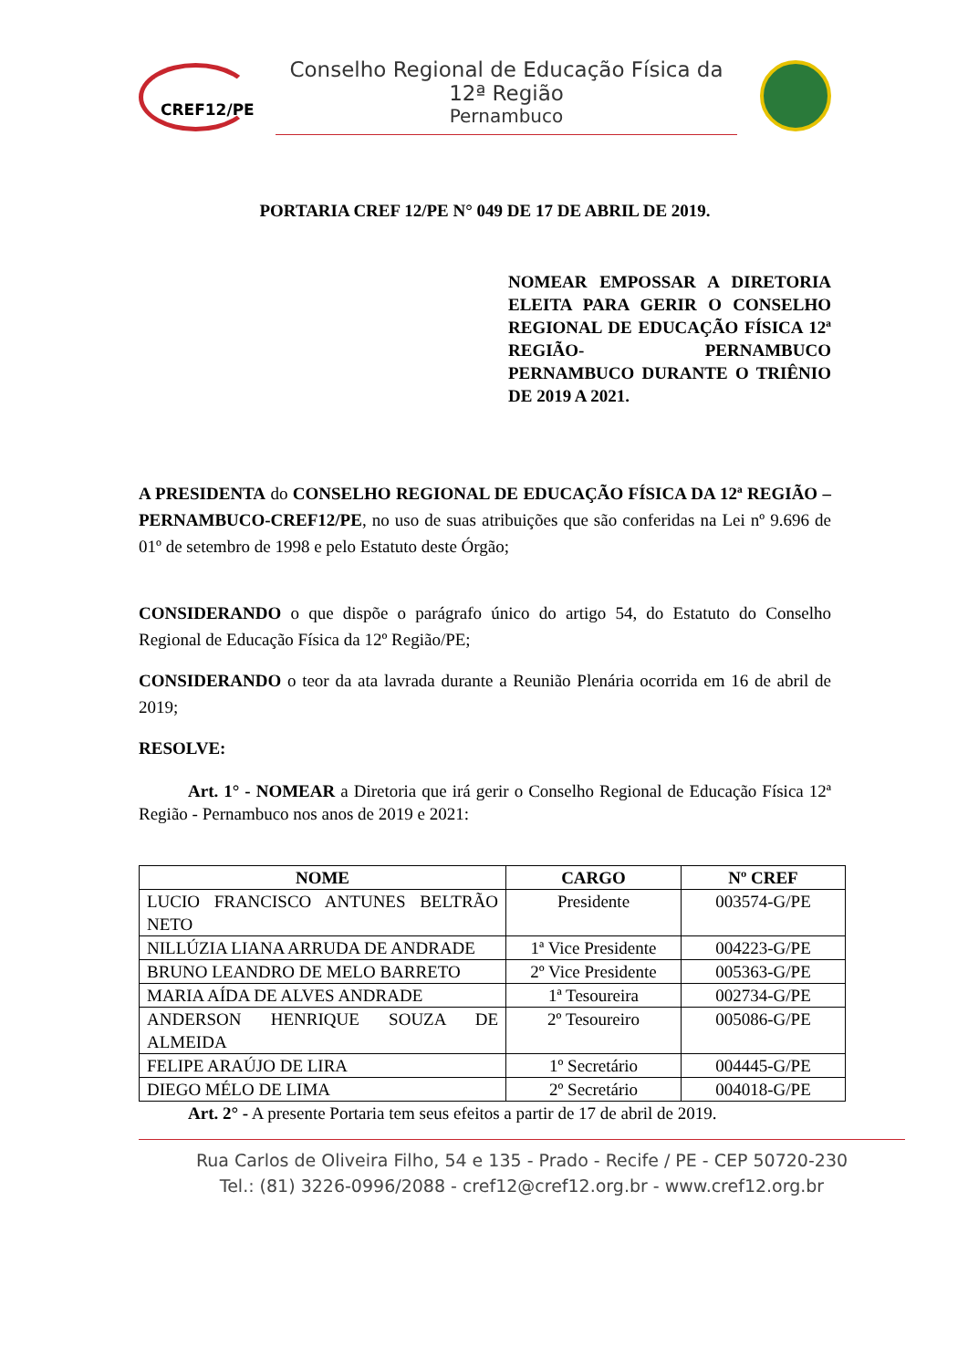CREF12/PE
Conselho Regional de Educação Física da 12ª Região
Pernambuco
PORTARIA CREF 12/PE N° 049 DE 17 DE ABRIL DE 2019.
NOMEAR EMPOSSAR A DIRETORIA ELEITA PARA GERIR O CONSELHO REGIONAL DE EDUCAÇÃO FÍSICA 12ª REGIÃO- PERNAMBUCO PERNAMBUCO DURANTE O TRIÊNIO DE 2019 A 2021.
A PRESIDENTA do CONSELHO REGIONAL DE EDUCAÇÃO FÍSICA DA 12ª REGIÃO – PERNAMBUCO-CREF12/PE, no uso de suas atribuições que são conferidas na Lei nº 9.696 de 01º de setembro de 1998 e pelo Estatuto deste Órgão;
CONSIDERANDO o que dispõe o parágrafo único do artigo 54, do Estatuto do Conselho Regional de Educação Física da 12º Região/PE;
CONSIDERANDO o teor da ata lavrada durante a Reunião Plenária ocorrida em 16 de abril de 2019;
RESOLVE:
Art. 1° - NOMEAR a Diretoria que irá gerir o Conselho Regional de Educação Física 12ª Região - Pernambuco nos anos de 2019 e 2021:
| NOME | CARGO | Nº CREF |
| --- | --- | --- |
| LUCIO FRANCISCO ANTUNES BELTRÃO NETO | Presidente | 003574-G/PE |
| NILLÚZIA LIANA ARRUDA DE ANDRADE | 1ª Vice Presidente | 004223-G/PE |
| BRUNO LEANDRO DE MELO BARRETO | 2º Vice Presidente | 005363-G/PE |
| MARIA AÍDA DE ALVES ANDRADE | 1ª Tesoureira | 002734-G/PE |
| ANDERSON HENRIQUE SOUZA DE ALMEIDA | 2º Tesoureiro | 005086-G/PE |
| FELIPE ARAÚJO DE LIRA | 1º Secretário | 004445-G/PE |
| DIEGO MÉLO DE LIMA | 2º Secretário | 004018-G/PE |
Art. 2° - A presente Portaria tem seus efeitos a partir de 17 de abril de 2019.
Rua Carlos de Oliveira Filho, 54 e 135 - Prado - Recife / PE - CEP 50720-230
Tel.: (81) 3226-0996/2088 - cref12@cref12.org.br - www.cref12.org.br